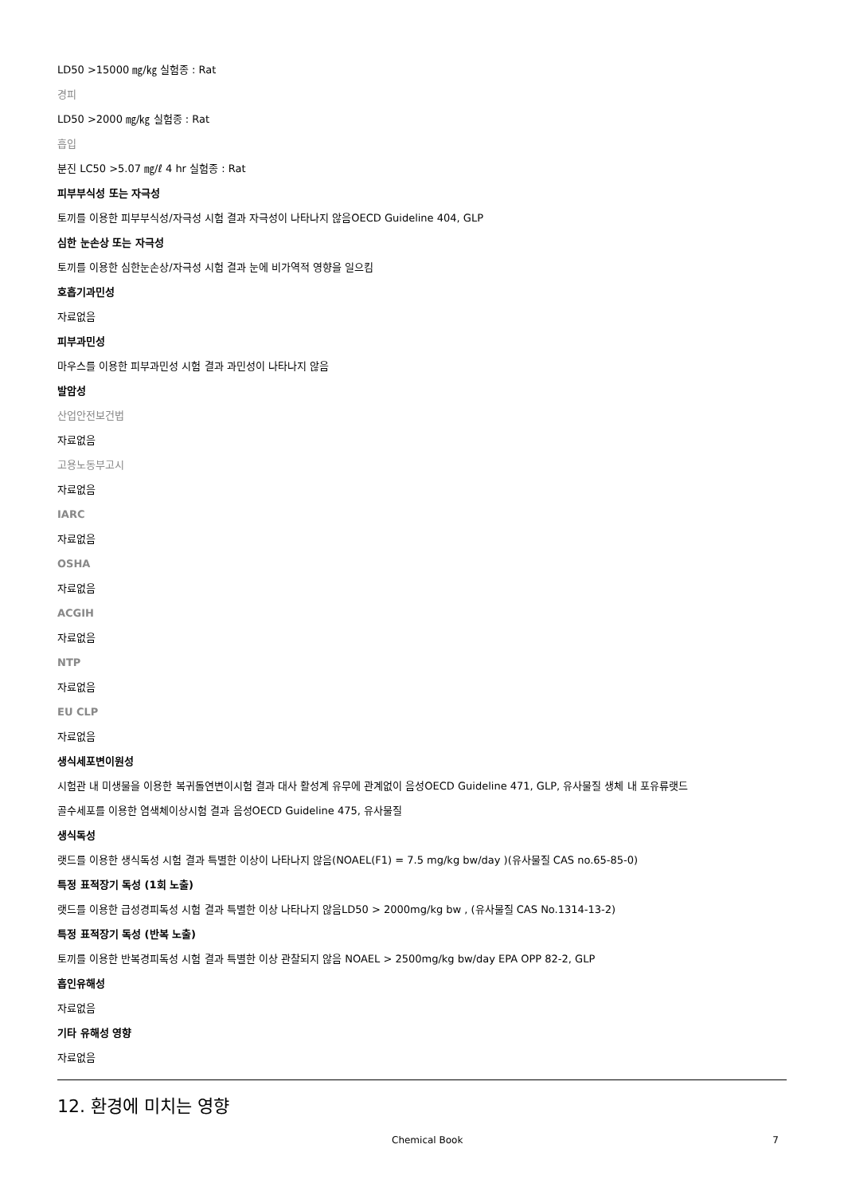LD50 >15000 ㎎/㎏ 실험종 : Rat
경피
LD50 >2000 ㎎/㎏ 실험종 : Rat
흡입
분진 LC50 >5.07 ㎎/ℓ 4 hr 실험종 : Rat
피부부식성 또는 자극성
토끼를 이용한 피부부식성/자극성 시험 결과 자극성이 나타나지 않음OECD Guideline 404, GLP
심한 눈손상 또는 자극성
토끼를 이용한 심한눈손상/자극성 시험 결과 눈에 비가역적 영향을 일으킴
호흡기과민성
자료없음
피부과민성
마우스를 이용한 피부과민성 시험 결과 과민성이 나타나지 않음
발암성
산업안전보건법
자료없음
고용노동부고시
자료없음
IARC
자료없음
OSHA
자료없음
ACGIH
자료없음
NTP
자료없음
EU CLP
자료없음
생식세포변이원성
시험관 내 미생물을 이용한 복귀돌연변이시험 결과 대사 활성계 유무에 관계없이 음성OECD Guideline 471, GLP, 유사물질 생체 내 포유류랫드
골수세포를 이용한 염색체이상시험 결과 음성OECD Guideline 475, 유사물질
생식독성
랫드를 이용한 생식독성 시험 결과 특별한 이상이 나타나지 않음(NOAEL(F1) = 7.5 mg/kg bw/day )(유사물질 CAS no.65-85-0)
특정 표적장기 독성 (1회 노출)
랫드를 이용한 급성경피독성 시험 결과 특별한 이상 나타나지 않음LD50 > 2000mg/kg bw , (유사물질 CAS No.1314-13-2)
특정 표적장기 독성 (반복 노출)
토끼를 이용한 반복경피독성 시험 결과 특별한 이상 관찰되지 않음 NOAEL > 2500mg/kg bw/day EPA OPP 82-2, GLP
흡인유해성
자료없음
기타 유해성 영향
자료없음
12. 환경에 미치는 영향
Chemical Book 7